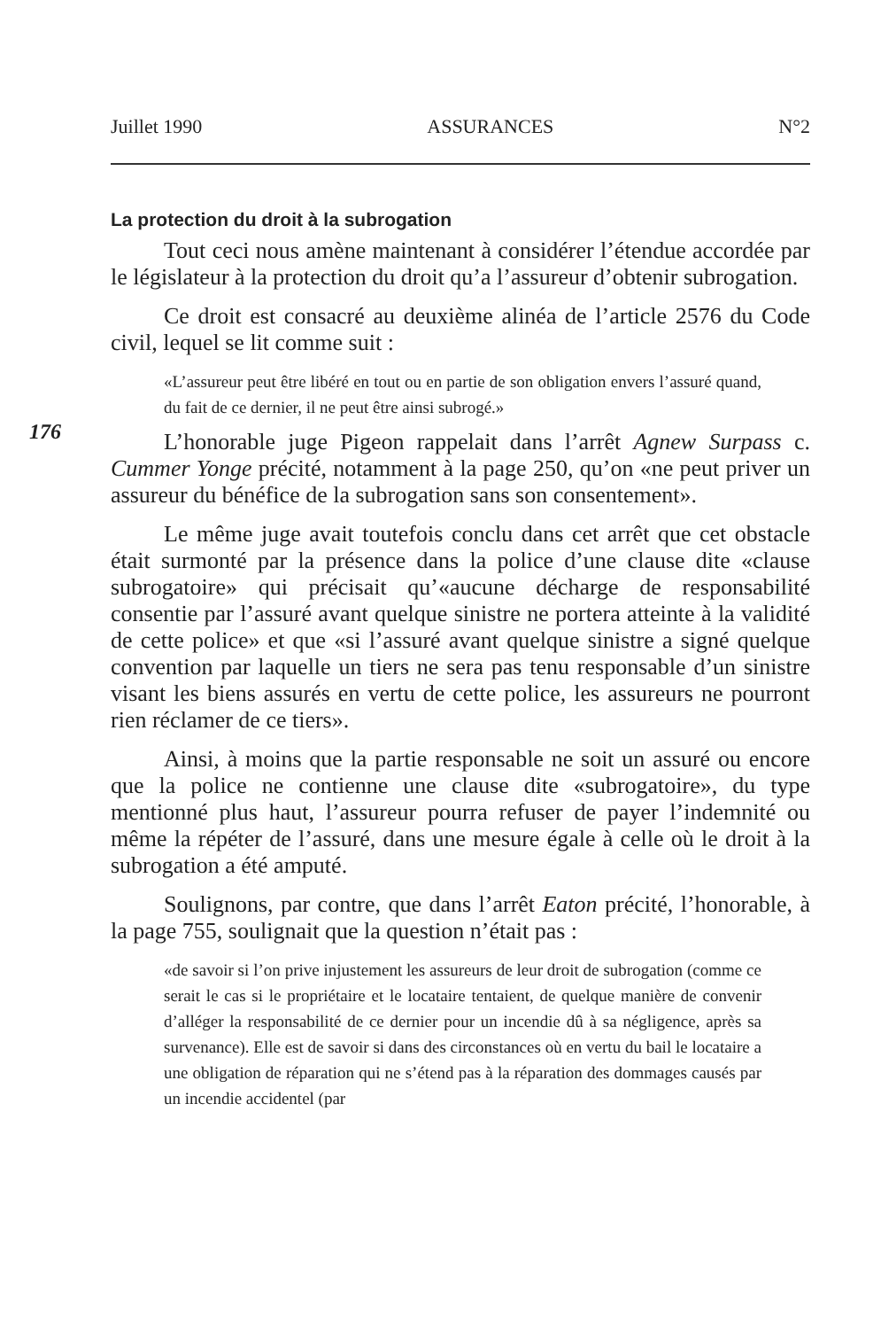Juillet 1990 ASSURANCES N°2
La protection du droit à la subrogation
Tout ceci nous amène maintenant à considérer l’étendue accordée par le législateur à la protection du droit qu’a l’assureur d’obtenir subrogation.
Ce droit est consacré au deuxième alinéa de l’article 2576 du Code civil, lequel se lit comme suit :
176
«L’assureur peut être libéré en tout ou en partie de son obligation envers l’assuré quand, du fait de ce dernier, il ne peut être ainsi subrogé.»
L’honorable juge Pigeon rappelait dans l’arrêt Agnew Surpass c. Cummer Yonge précité, notamment à la page 250, qu’on «ne peut priver un assureur du bénéfice de la subrogation sans son consentement».
Le même juge avait toutefois conclu dans cet arrêt que cet obstacle était surmonté par la présence dans la police d’une clause dite «clause subrogatoire» qui précisait qu’«aucune décharge de responsabilité consentie par l’assuré avant quelque sinistre ne portera atteinte à la validité de cette police» et que «si l’assuré avant quelque sinistre a signé quelque convention par laquelle un tiers ne sera pas tenu responsable d’un sinistre visant les biens assurés en vertu de cette police, les assureurs ne pourront rien réclamer de ce tiers».
Ainsi, à moins que la partie responsable ne soit un assuré ou encore que la police ne contienne une clause dite «subrogatoire», du type mentionné plus haut, l’assureur pourra refuser de payer l’indemnité ou même la répéter de l’assuré, dans une mesure égale à celle où le droit à la subrogation a été amputé.
Soulignons, par contre, que dans l’arrêt Eaton précité, l’honorable, à la page 755, soulignait que la question n’était pas :
«de savoir si l’on prive injustement les assureurs de leur droit de subrogation (comme ce serait le cas si le propriétaire et le locataire tentaient, de quelque manière de convenir d’alléger la responsabilité de ce dernier pour un incendie dû à sa négligence, après sa survenance). Elle est de savoir si dans des circonstances où en vertu du bail le locataire a une obligation de réparation qui ne s’étend pas à la réparation des dommages causés par un incendie accidentel (par